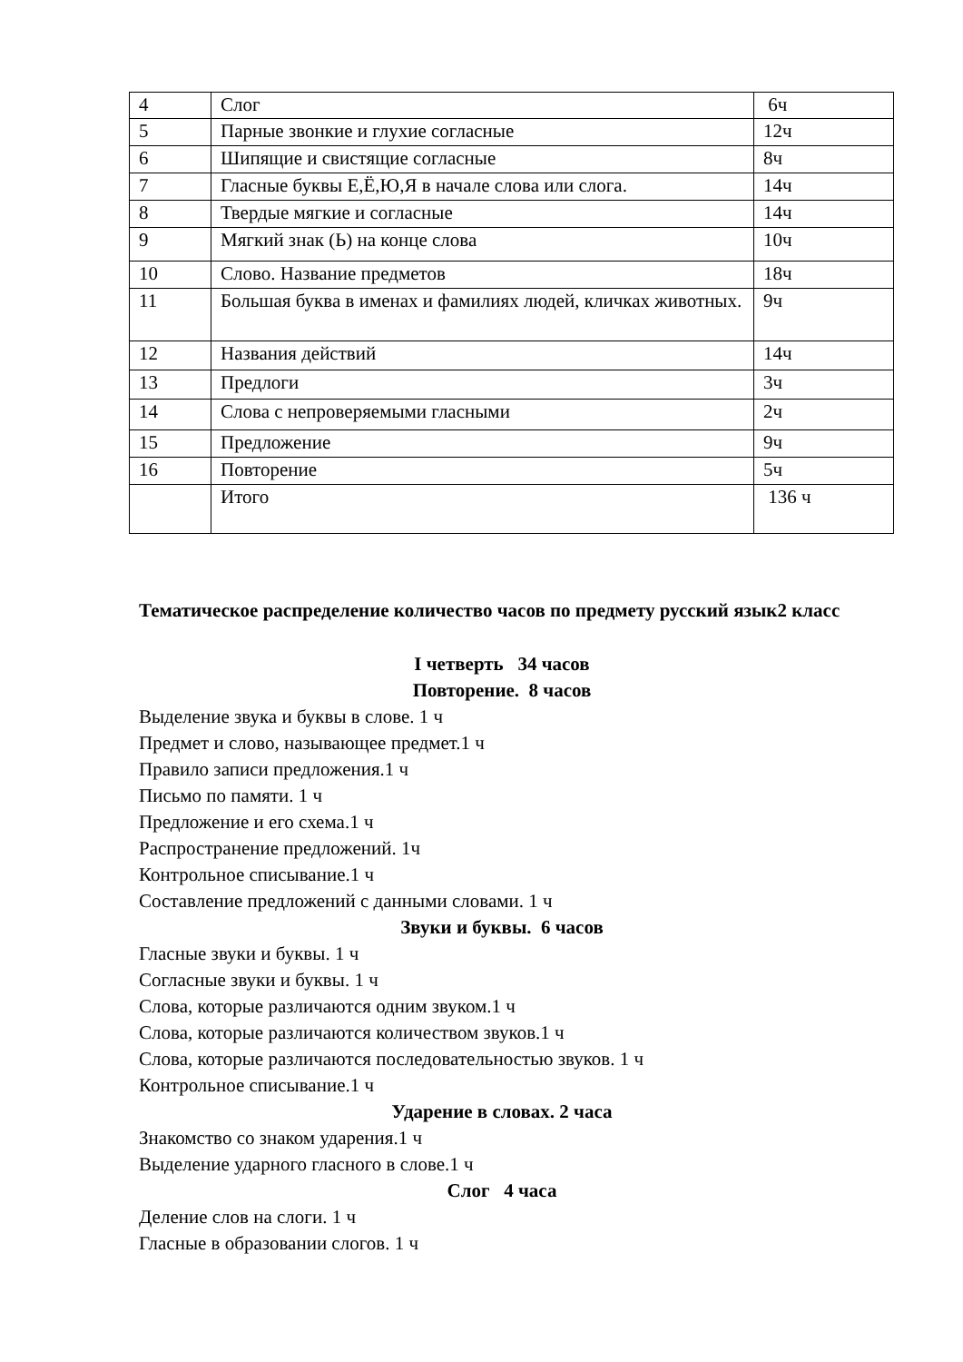| 4 | Слог | 6ч |
| 5 | Парные звонкие и глухие согласные | 12ч |
| 6 | Шипящие и свистящие согласные | 8ч |
| 7 | Гласные буквы Е,Ё,Ю,Я в начале слова или слога. | 14ч |
| 8 | Твердые мягкие и согласные | 14ч |
| 9 | Мягкий знак (Ь) на конце слова | 10ч |
| 10 | Слово. Название предметов | 18ч |
| 11 | Большая буква в именах и фамилиях людей, кличках животных. | 9ч |
| 12 | Названия действий | 14ч |
| 13 | Предлоги | 3ч |
| 14 | Слова с непроверяемыми гласными | 2ч |
| 15 | Предложение | 9ч |
| 16 | Повторение | 5ч |
| | Итого | 136 ч |
Тематическое распределение количество часов по предмету русский язык2 класс
I четверть 34 часов
Повторение. 8 часов
Выделение звука и буквы в слове. 1 ч
Предмет и слово, называющее предмет.1 ч
Правило записи предложения.1 ч
Письмо по памяти. 1 ч
Предложение и его схема.1 ч
Распространение предложений. 1ч
Контрольное списывание.1 ч
Составление предложений с данными словами. 1 ч
Звуки и буквы. 6 часов
Гласные звуки и буквы. 1 ч
Согласные звуки и буквы. 1 ч
Слова, которые различаются одним звуком.1 ч
Слова, которые различаются количеством звуков.1 ч
Слова, которые различаются последовательностью звуков. 1 ч
Контрольное списывание.1 ч
Ударение в словах. 2 часа
Знакомство со знаком ударения.1 ч
Выделение ударного гласного в слове.1 ч
Слог 4 часа
Деление слов на слоги. 1 ч
Гласные в образовании слогов. 1 ч